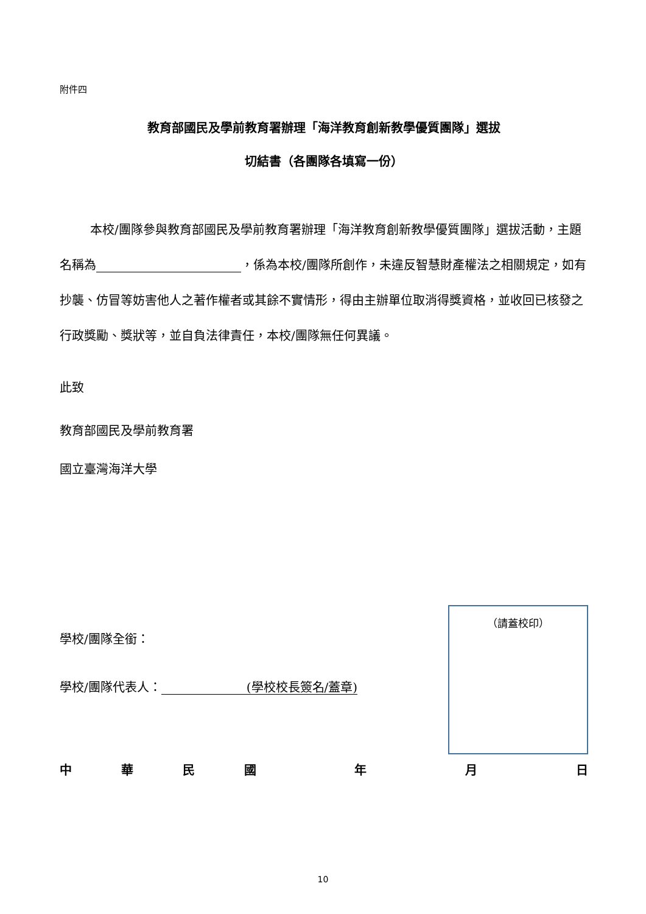附件四
教育部國民及學前教育署辦理「海洋教育創新教學優質團隊」選拔
切結書（各團隊各填寫一份）
本校/團隊參與教育部國民及學前教育署辦理「海洋教育創新教學優質團隊」選拔活動，主題名稱為 ，係為本校/團隊所創作，未違反智慧財產權法之相關規定，如有抄襲、仿冒等妨害他人之著作權者或其餘不實情形，得由主辦單位取消得獎資格，並收回已核發之行政獎勵、獎狀等，並自負法律責任，本校/團隊無任何異議。
此致
教育部國民及學前教育署
國立臺灣海洋大學
學校/團隊全銜：
學校/團隊代表人：　　　　　　　(學校校長簽名/蓋章)
（請蓋校印）
中華民國 年 月 日
10